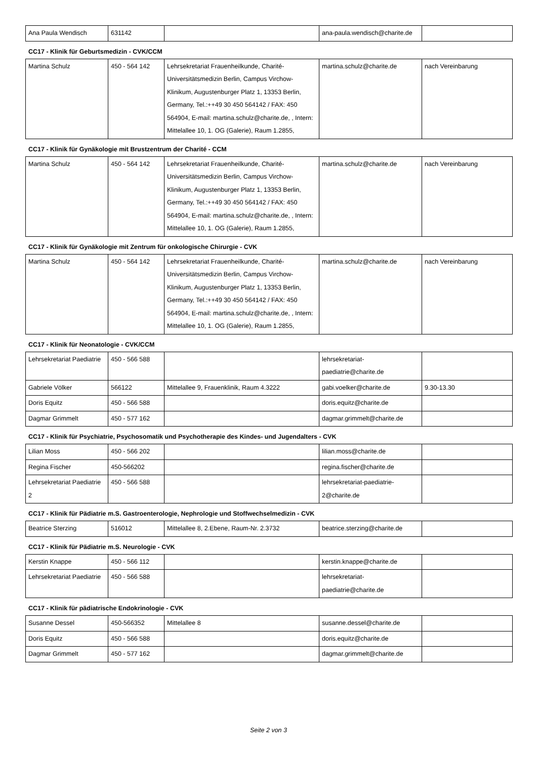| Ana Paula Wendisch | 631142 | | ana-paula.wendisch@charite.de | |
CC17 - Klinik für Geburtsmedizin - CVK/CCM
| Martina Schulz | 450 - 564 142 | Lehrsekretariat Frauenheilkunde, Charité-Universitätsmedizin Berlin, Campus Virchow-Klinikum, Augustenburger Platz 1, 13353 Berlin, Germany, Tel.:++49 30 450 564142 / FAX: 450 564904, E-mail: martina.schulz@charite.de, , Intern: Mittelallee 10, 1. OG (Galerie), Raum 1.2855, | martina.schulz@charite.de | nach Vereinbarung |
CC17 - Klinik für Gynäkologie mit Brustzentrum der Charité - CCM
| Martina Schulz | 450 - 564 142 | Lehrsekretariat Frauenheilkunde, Charité-Universitätsmedizin Berlin, Campus Virchow-Klinikum, Augustenburger Platz 1, 13353 Berlin, Germany, Tel.:++49 30 450 564142 / FAX: 450 564904, E-mail: martina.schulz@charite.de, , Intern: Mittelallee 10, 1. OG (Galerie), Raum 1.2855, | martina.schulz@charite.de | nach Vereinbarung |
CC17 - Klinik für Gynäkologie mit Zentrum für onkologische Chirurgie - CVK
| Martina Schulz | 450 - 564 142 | Lehrsekretariat Frauenheilkunde, Charité-Universitätsmedizin Berlin, Campus Virchow-Klinikum, Augustenburger Platz 1, 13353 Berlin, Germany, Tel.:++49 30 450 564142 / FAX: 450 564904, E-mail: martina.schulz@charite.de, , Intern: Mittelallee 10, 1. OG (Galerie), Raum 1.2855, | martina.schulz@charite.de | nach Vereinbarung |
CC17 - Klinik für Neonatologie - CVK/CCM
| Lehrsekretariat Paediatrie | 450 - 566 588 | | lehrsekretariat-paediatrie@charite.de | |
| Gabriele Völker | 566122 | Mittelallee 9, Frauenklinik, Raum 4.3222 | gabi.voelker@charite.de | 9.30-13.30 |
| Doris Equitz | 450 - 566 588 | | doris.equitz@charite.de | |
| Dagmar Grimmelt | 450 - 577 162 | | dagmar.grimmelt@charite.de | |
CC17 - Klinik für Psychiatrie, Psychosomatik und Psychotherapie des Kindes- und Jugendalters - CVK
| Lilian Moss | 450 - 566 202 | | lilian.moss@charite.de | |
| Regina Fischer | 450-566202 | | regina.fischer@charite.de | |
| Lehrsekretariat Paediatrie 2 | 450 - 566 588 | | lehrsekretariat-paediatrie-2@charite.de | |
CC17 - Klinik für Pädiatrie m.S. Gastroenterologie, Nephrologie und Stoffwechselmedizin - CVK
| Beatrice Sterzing | 516012 | Mittelallee 8, 2.Ebene, Raum-Nr. 2.3732 | beatrice.sterzing@charite.de | |
CC17 - Klinik für Pädiatrie m.S. Neurologie - CVK
| Kerstin Knappe | 450 - 566 112 | | kerstin.knappe@charite.de | |
| Lehrsekretariat Paediatrie | 450 - 566 588 | | lehrsekretariat-paediatrie@charite.de | |
CC17 - Klinik für pädiatrische Endokrinologie - CVK
| Susanne Dessel | 450-566352 | Mittelallee 8 | susanne.dessel@charite.de | |
| Doris Equitz | 450 - 566 588 | | doris.equitz@charite.de | |
| Dagmar Grimmelt | 450 - 577 162 | | dagmar.grimmelt@charite.de | |
Seite 2 von 3